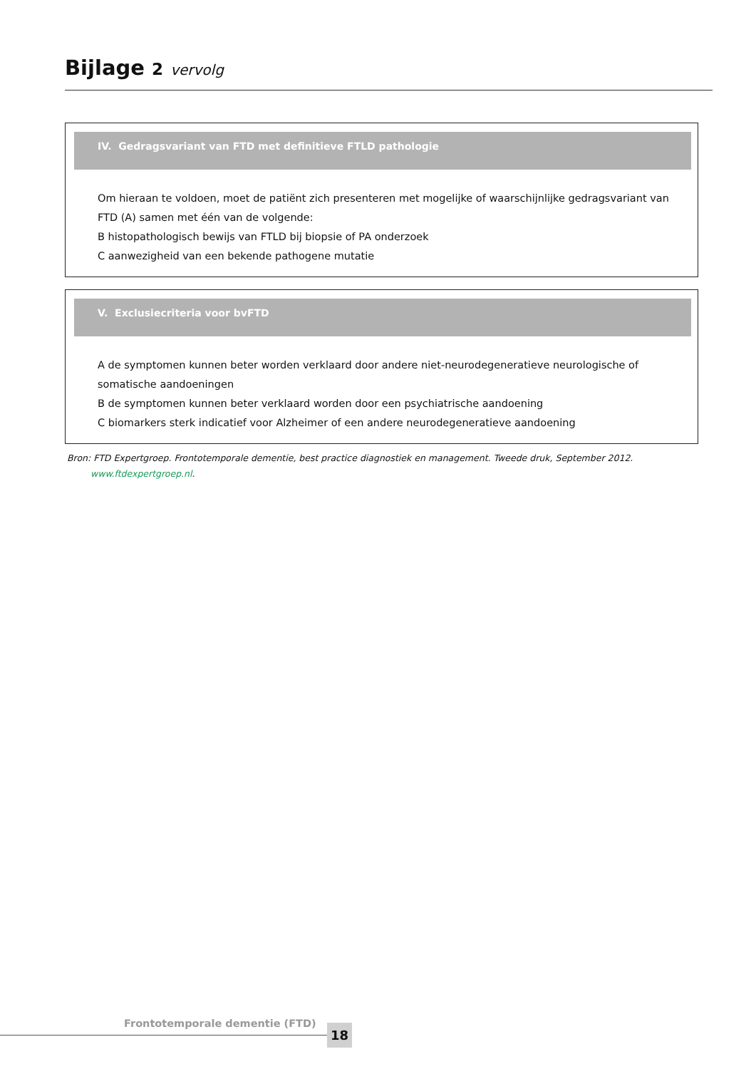Bijlage 2 vervolg
IV. Gedragsvariant van FTD met definitieve FTLD pathologie
Om hieraan te voldoen, moet de patiënt zich presenteren met mogelijke of waarschijnlijke gedragsvariant van
FTD (A) samen met één van de volgende:
B histopathologisch bewijs van FTLD bij biopsie of PA onderzoek
C aanwezigheid van een bekende pathogene mutatie
V. Exclusiecriteria voor bvFTD
A de symptomen kunnen beter worden verklaard door andere niet-neurodegeneratieve neurologische of
somatische aandoeningen
B de symptomen kunnen beter verklaard worden door een psychiatrische aandoening
C biomarkers sterk indicatief voor Alzheimer of een andere neurodegeneratieve aandoening
Bron: FTD Expertgroep. Frontotemporale dementie, best practice diagnostiek en management. Tweede druk, September 2012.
www.ftdexpertgroep.nl.
Frontotemporale dementie (FTD) 18